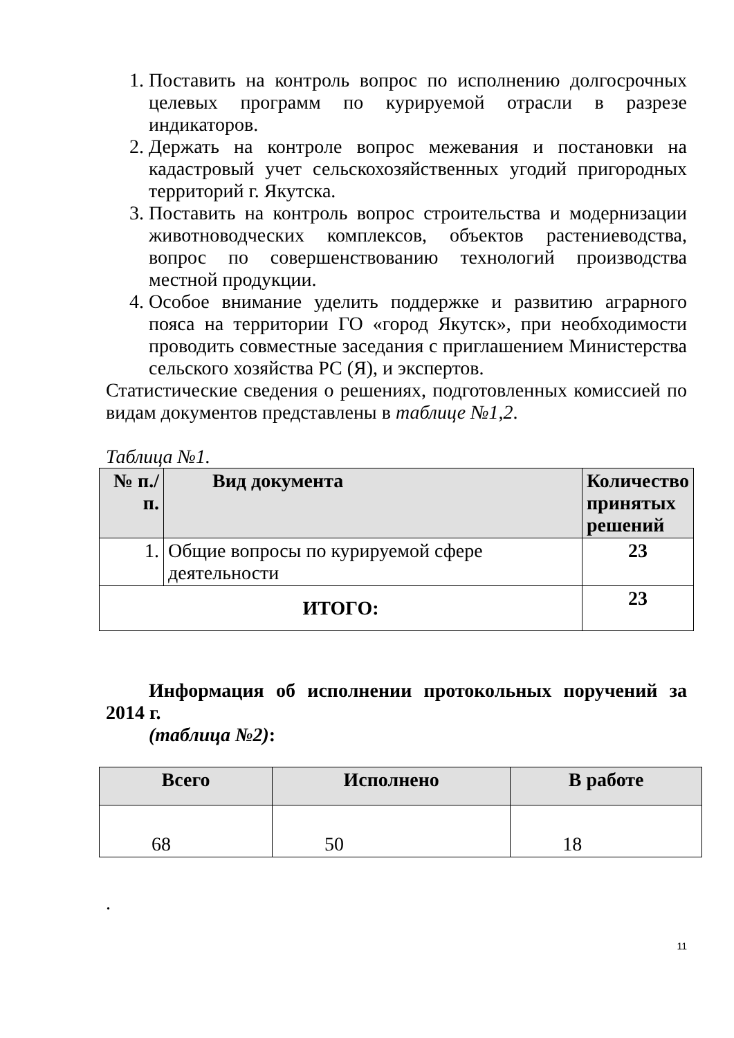1. Поставить на контроль вопрос по исполнению долгосрочных целевых программ по курируемой отрасли в разрезе индикаторов.
2. Держать на контроле вопрос межевания и постановки на кадастровый учет сельскохозяйственных угодий пригородных территорий г. Якутска.
3. Поставить на контроль вопрос строительства и модернизации животноводческих комплексов, объектов растениеводства, вопрос по совершенствованию технологий производства местной продукции.
4. Особое внимание уделить поддержке и развитию аграрного пояса на территории ГО «город Якутск», при необходимости проводить совместные заседания с приглашением Министерства сельского хозяйства РС (Я), и экспертов.
Статистические сведения о решениях, подготовленных комиссией по видам документов представлены в таблице №1,2.
Таблица №1.
| № п./п. | Вид документа | Количество принятых решений |
| --- | --- | --- |
| 1. | Общие вопросы по курируемой сфере деятельности | 23 |
| ИТОГО: | | 23 |
Информация об исполнении протокольных поручений за 2014 г.
(таблица №2):
| Всего | Исполнено | В работе |
| --- | --- | --- |
| 68 | 50 | 18 |
.
11